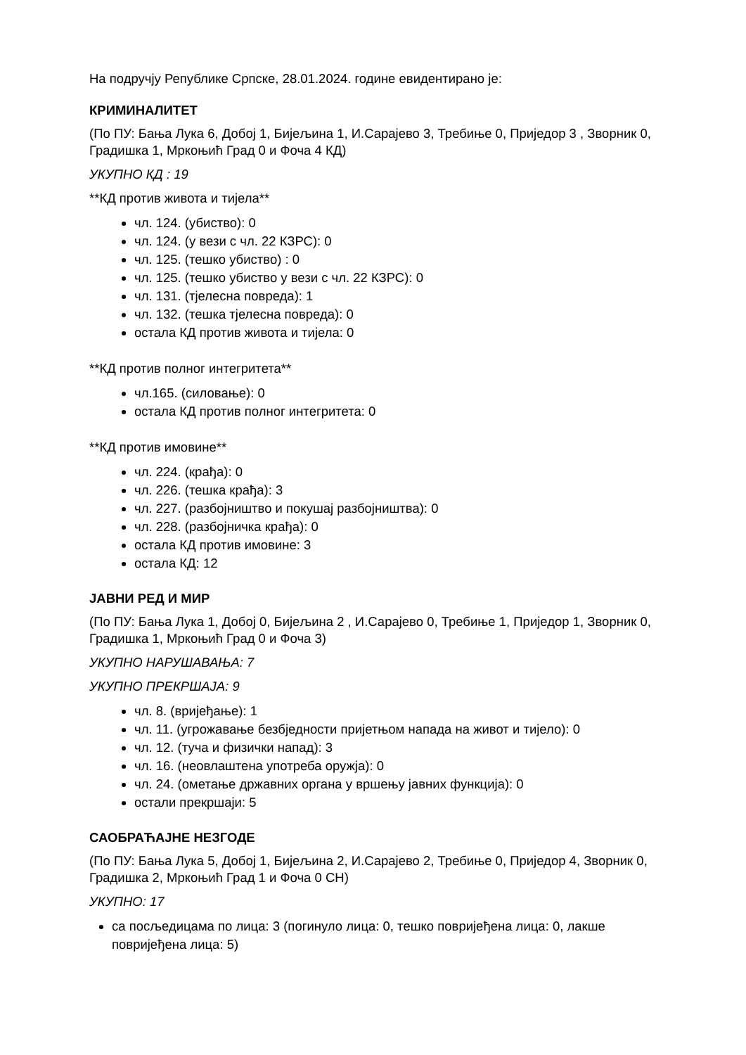На подручју Републике Српске, 28.01.2024. године евидентирано је:
КРИМИНАЛИТЕТ
(По ПУ: Бања Лука 6, Добој 1, Бијељина 1, И.Сарајево 3, Требиње 0, Приједор 3 , Зворник 0, Градишка 1, Мркоњић Град 0 и Фоча 4 КД)
УКУПНО КД : 19
**КД против живота и тијела**
чл. 124. (убиство): 0
чл. 124. (у вези с чл. 22 КЗРС): 0
чл. 125. (тешко убиство) : 0
чл. 125. (тешко убиство у вези с чл. 22 КЗРС): 0
чл. 131. (тјелесна повреда): 1
чл. 132. (тешка тјелесна повреда): 0
остала КД против живота и тијела: 0
**КД против полног интегритета**
чл.165. (силовање): 0
остала КД против полног интегритета: 0
**КД против имовине**
чл. 224. (крађа): 0
чл. 226. (тешка крађа): 3
чл. 227. (разбојништво и покушај разбојништва): 0
чл. 228. (разбојничка крађа): 0
остала КД против имовине: 3
остала КД: 12
ЈАВНИ РЕД И МИР
(По ПУ: Бања Лука 1, Добој 0, Бијељина 2 , И.Сарајево 0, Требиње 1, Приједор 1, Зворник 0, Градишка 1, Мркоњић Град 0 и Фоча 3)
УКУПНО НАРУШАВАЊА: 7
УКУПНО ПРЕКРШАЈА: 9
чл. 8. (вријеђање): 1
чл. 11. (угрожавање безбједности пријетњом напада на живот и тијело): 0
чл. 12. (туча и физички напад): 3
чл. 16. (неовлаштена употреба оружја): 0
чл. 24. (ометање државних органа у вршењу јавних функција): 0
остали прекршаји: 5
САОБРАЋАЈНЕ НЕЗГОДЕ
(По ПУ: Бања Лука 5, Добој 1, Бијељина 2, И.Сарајево 2, Требиње 0, Приједор 4, Зворник 0, Градишка 2, Мркоњић Град 1 и Фоча 0 СН)
УКУПНО: 17
са посљедицама по лица: 3 (погинуло лица: 0, тешко повријеђена лица: 0, лакше повријеђена лица: 5)